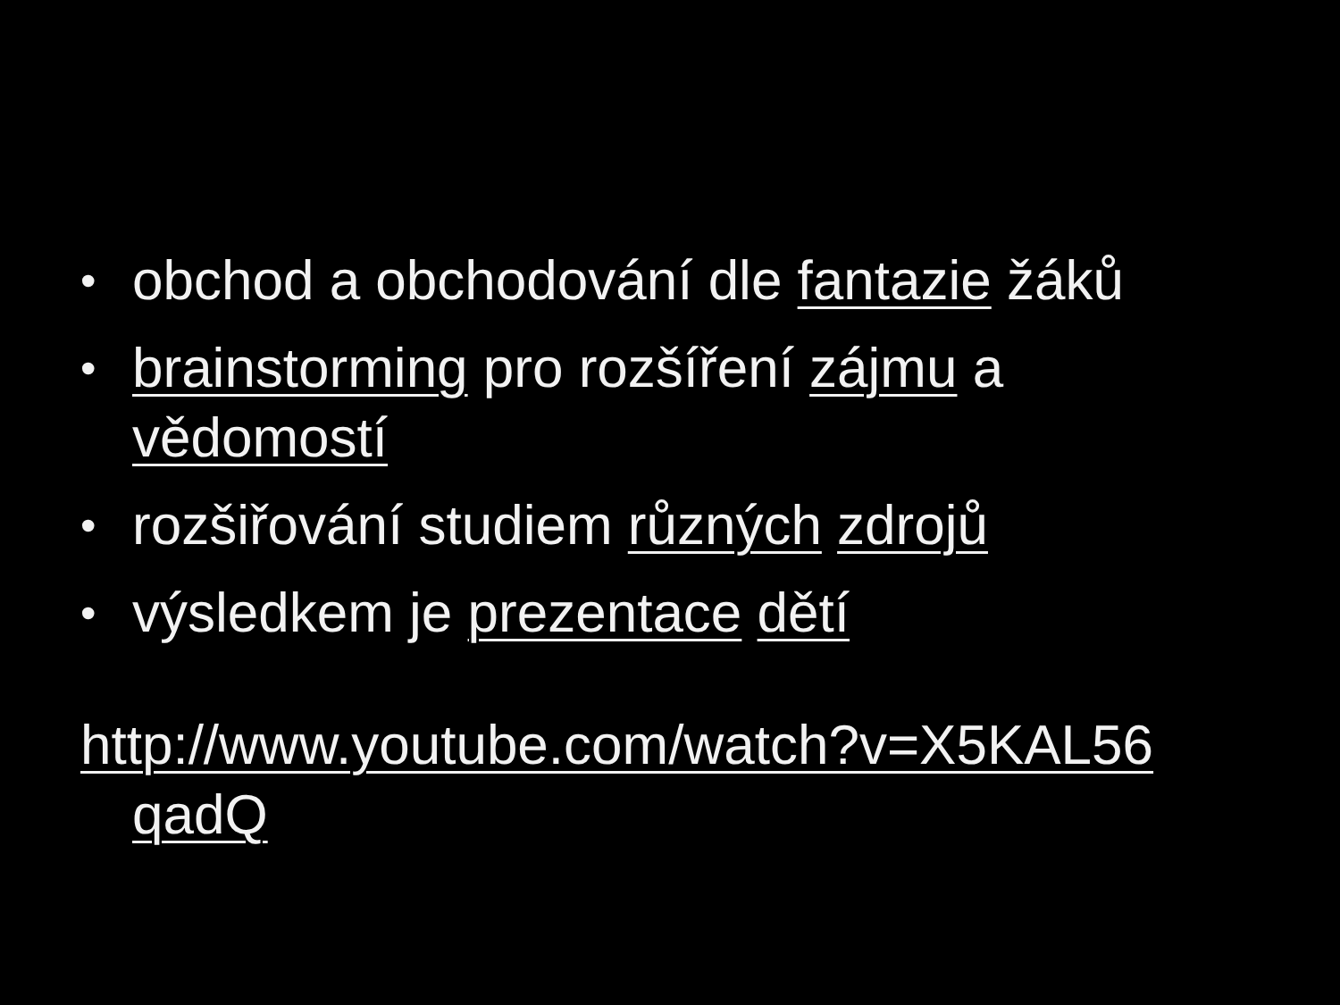• obchod a obchodování dle fantazie žáků
• brainstorming pro rozšíření zájmu a vědomostí
• rozšiřování studiem různých zdrojů
• výsledkem je prezentace dětí
http://www.youtube.com/watch?v=X5KAL56 qadQ